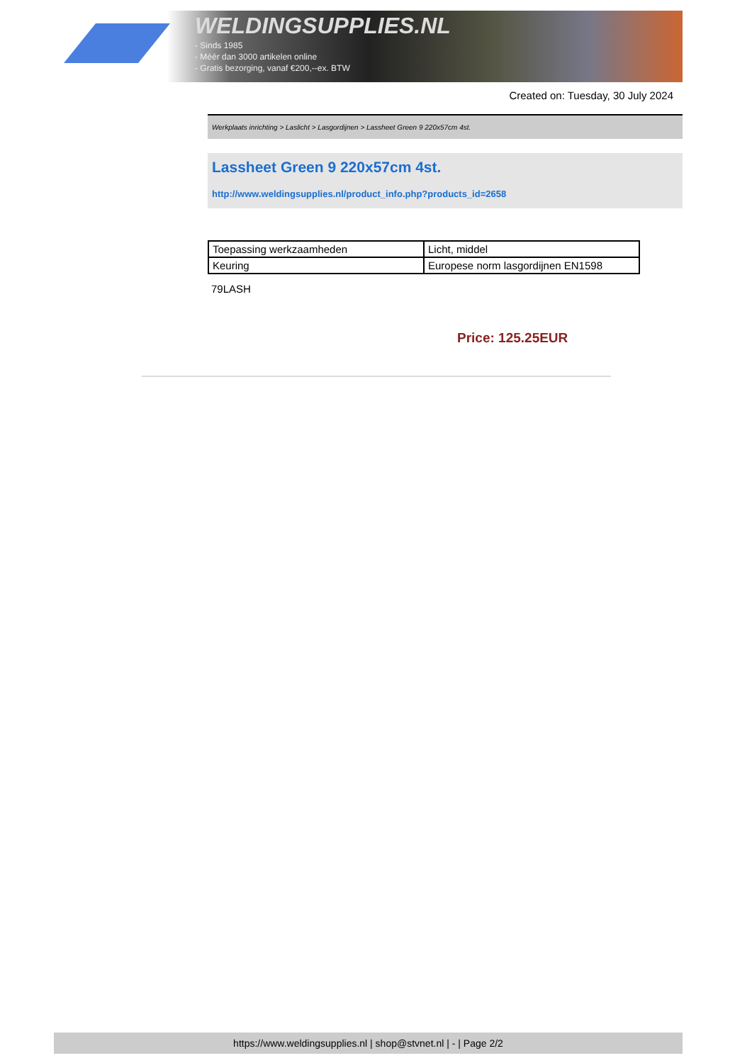WELDINGSUPPLIES.NL
- Sinds 1985
- Méér dan 3000 artikelen online
- Gratis bezorging, vanaf €200,--ex. BTW
Created on: Tuesday, 30 July 2024
Werkplaats inrichting > Laslicht > Lasgordijnen > Lassheet Green 9 220x57cm 4st.
Lassheet Green 9 220x57cm 4st.
http://www.weldingsupplies.nl/product_info.php?products_id=2658
| Toepassing werkzaamheden | Licht, middel |
| Keuring | Europese norm lasgordijnen EN1598 |
79LASH
Price: 125.25EUR
https://www.weldingsupplies.nl | shop@stvnet.nl | - | Page 2/2